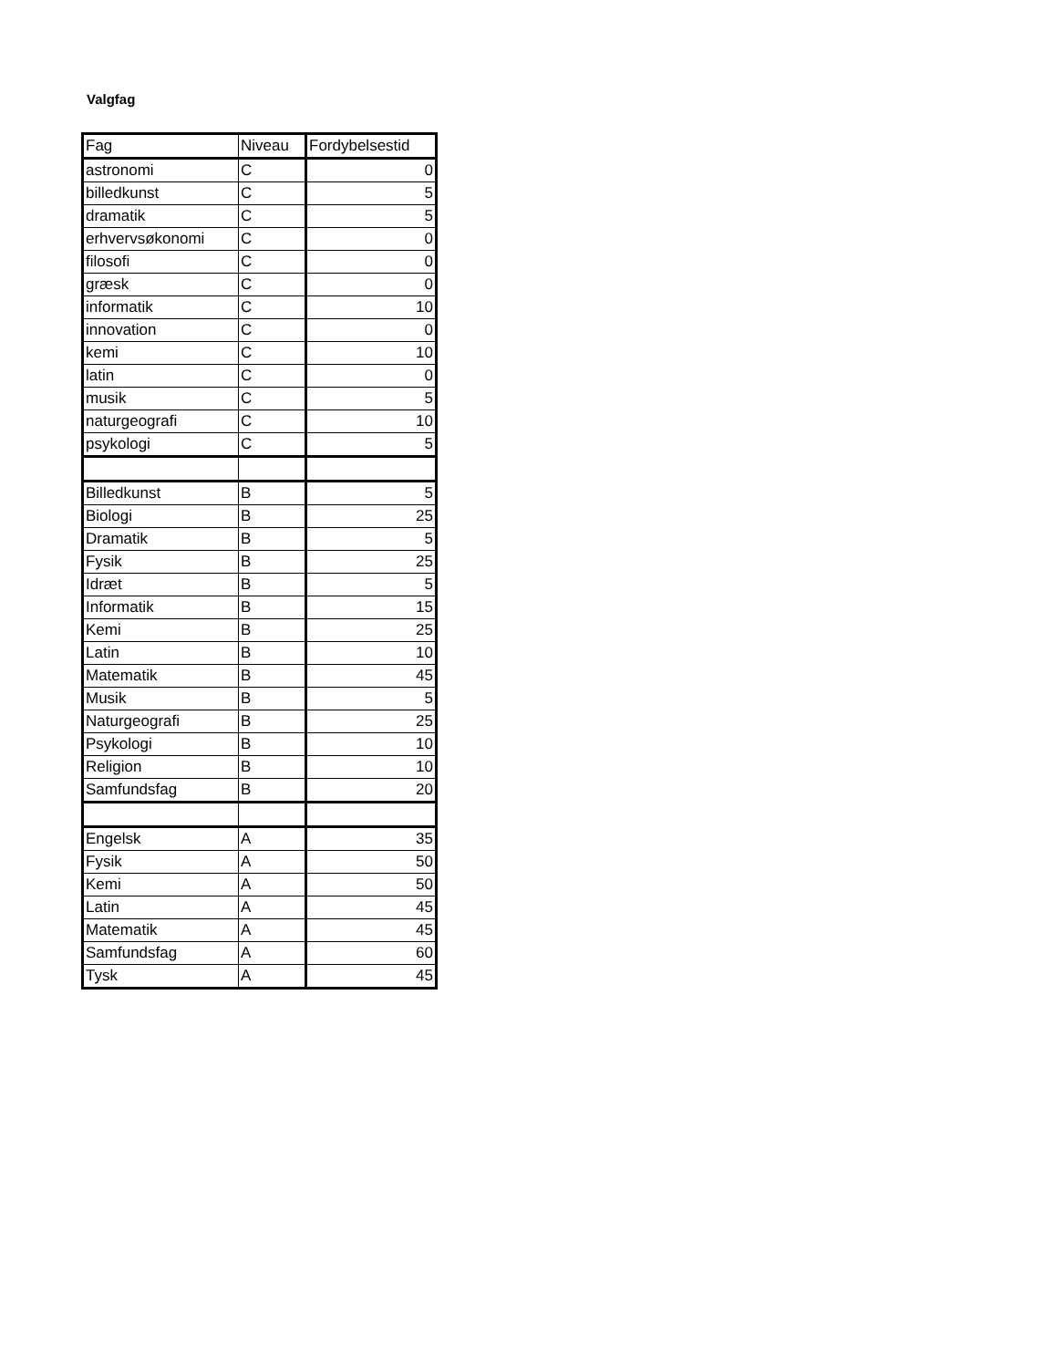Valgfag
| Fag | Niveau | Fordybelsestid |
| --- | --- | --- |
| astronomi | C | 0 |
| billedkunst | C | 5 |
| dramatik | C | 5 |
| erhvervsøkonomi | C | 0 |
| filosofi | C | 0 |
| græsk | C | 0 |
| informatik | C | 10 |
| innovation | C | 0 |
| kemi | C | 10 |
| latin | C | 0 |
| musik | C | 5 |
| naturgeografi | C | 10 |
| psykologi | C | 5 |
| Billedkunst | B | 5 |
| Biologi | B | 25 |
| Dramatik | B | 5 |
| Fysik | B | 25 |
| Idræt | B | 5 |
| Informatik | B | 15 |
| Kemi | B | 25 |
| Latin | B | 10 |
| Matematik | B | 45 |
| Musik | B | 5 |
| Naturgeografi | B | 25 |
| Psykologi | B | 10 |
| Religion | B | 10 |
| Samfundsfag | B | 20 |
| Engelsk | A | 35 |
| Fysik | A | 50 |
| Kemi | A | 50 |
| Latin | A | 45 |
| Matematik | A | 45 |
| Samfundsfag | A | 60 |
| Tysk | A | 45 |